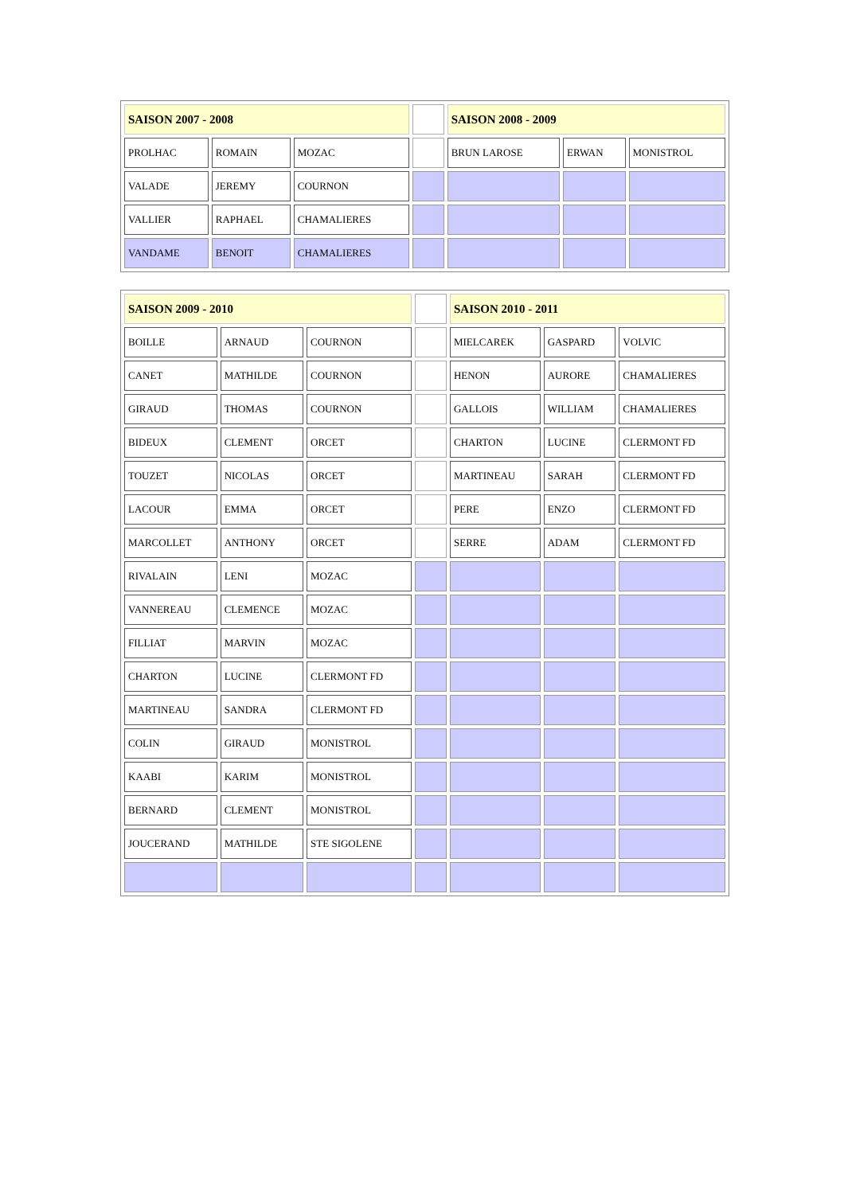| SAISON 2007 - 2008 | | | | SAISON 2008 - 2009 | | |
| PROLHAC | ROMAIN | MOZAC | | BRUN LAROSE | ERWAN | MONISTROL |
| VALADE | JEREMY | COURNON | | | | |
| VALLIER | RAPHAEL | CHAMALIERES | | | | |
| VANDAME | BENOIT | CHAMALIERES | | | | |
| SAISON 2009 - 2010 | | | | SAISON 2010 - 2011 | | |
| BOILLE | ARNAUD | COURNON | | MIELCAREK | GASPARD | VOLVIC |
| CANET | MATHILDE | COURNON | | HENON | AURORE | CHAMALIERES |
| GIRAUD | THOMAS | COURNON | | GALLOIS | WILLIAM | CHAMALIERES |
| BIDEUX | CLEMENT | ORCET | | CHARTON | LUCINE | CLERMONT FD |
| TOUZET | NICOLAS | ORCET | | MARTINEAU | SARAH | CLERMONT FD |
| LACOUR | EMMA | ORCET | | PERE | ENZO | CLERMONT FD |
| MARCOLLET | ANTHONY | ORCET | | SERRE | ADAM | CLERMONT FD |
| RIVALAIN | LENI | MOZAC | | | | |
| VANNEREAU | CLEMENCE | MOZAC | | | | |
| FILLIAT | MARVIN | MOZAC | | | | |
| CHARTON | LUCINE | CLERMONT FD | | | | |
| MARTINEAU | SANDRA | CLERMONT FD | | | | |
| COLIN | GIRAUD | MONISTROL | | | | |
| KAABI | KARIM | MONISTROL | | | | |
| BERNARD | CLEMENT | MONISTROL | | | | |
| JOUCERAND | MATHILDE | STE SIGOLENE | | | | |